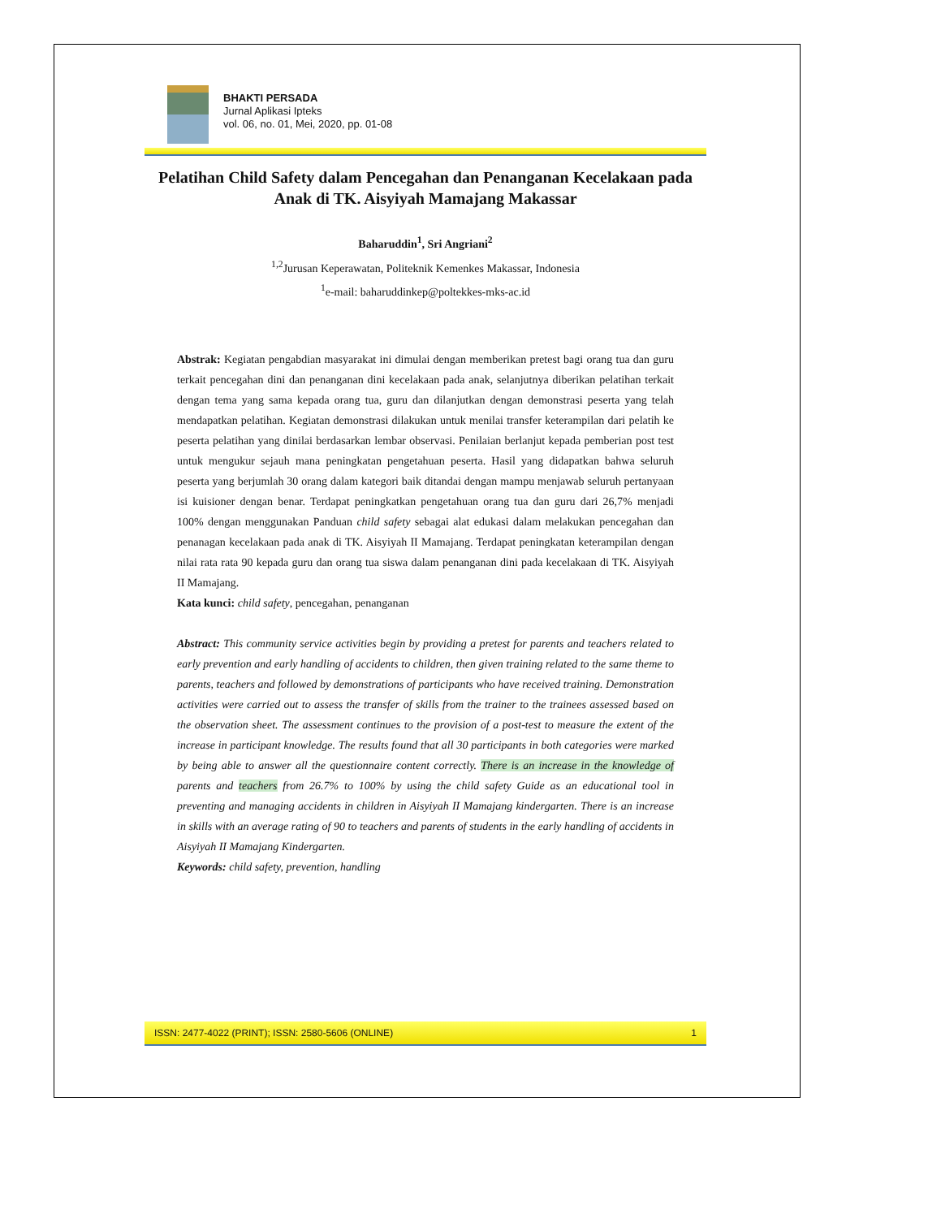BHAKTI PERSADA
Jurnal Aplikasi Ipteks
vol. 06, no. 01, Mei, 2020, pp. 01-08
Pelatihan Child Safety dalam Pencegahan dan Penanganan Kecelakaan pada Anak di TK. Aisyiyah Mamajang Makassar
Baharuddin<sup>1</sup>, Sri Angriani<sup>2</sup>
<sup>1,2</sup>Jurusan Keperawatan, Politeknik Kemenkes Makassar, Indonesia
<sup>1</sup> e-mail: baharuddinkep@poltekkes-mks-ac.id
Abstrak: Kegiatan pengabdian masyarakat ini dimulai dengan memberikan pretest bagi orang tua dan guru terkait pencegahan dini dan penanganan dini kecelakaan pada anak, selanjutnya diberikan pelatihan terkait dengan tema yang sama kepada orang tua, guru dan dilanjutkan dengan demonstrasi peserta yang telah mendapatkan pelatihan. Kegiatan demonstrasi dilakukan untuk menilai transfer keterampilan dari pelatih ke peserta pelatihan yang dinilai berdasarkan lembar observasi. Penilaian berlanjut kepada pemberian post test untuk mengukur sejauh mana peningkatan pengetahuan peserta. Hasil yang didapatkan bahwa seluruh peserta yang berjumlah 30 orang dalam kategori baik ditandai dengan mampu menjawab seluruh pertanyaan isi kuisioner dengan benar. Terdapat peningkatkan pengetahuan orang tua dan guru dari 26,7% menjadi 100% dengan menggunakan Panduan child safety sebagai alat edukasi dalam melakukan pencegahan dan penanagan kecelakaan pada anak di TK. Aisyiyah II Mamajang. Terdapat peningkatan keterampilan dengan nilai rata rata 90 kepada guru dan orang tua siswa dalam penanganan dini pada kecelakaan di TK. Aisyiyah II Mamajang.
Kata kunci: child safety, pencegahan, penanganan
Abstract: This community service activities begin by providing a pretest for parents and teachers related to early prevention and early handling of accidents to children, then given training related to the same theme to parents, teachers and followed by demonstrations of participants who have received training. Demonstration activities were carried out to assess the transfer of skills from the trainer to the trainees assessed based on the observation sheet. The assessment continues to the provision of a post-test to measure the extent of the increase in participant knowledge. The results found that all 30 participants in both categories were marked by being able to answer all the questionnaire content correctly. There is an increase in the knowledge of parents and teachers from 26.7% to 100% by using the child safety Guide as an educational tool in preventing and managing accidents in children in Aisyiyah II Mamajang kindergarten. There is an increase in skills with an average rating of 90 to teachers and parents of students in the early handling of accidents in Aisyiyah II Mamajang Kindergarten.
Keywords: child safety, prevention, handling
ISSN: 2477-4022 (PRINT); ISSN: 2580-5606 (ONLINE) 1